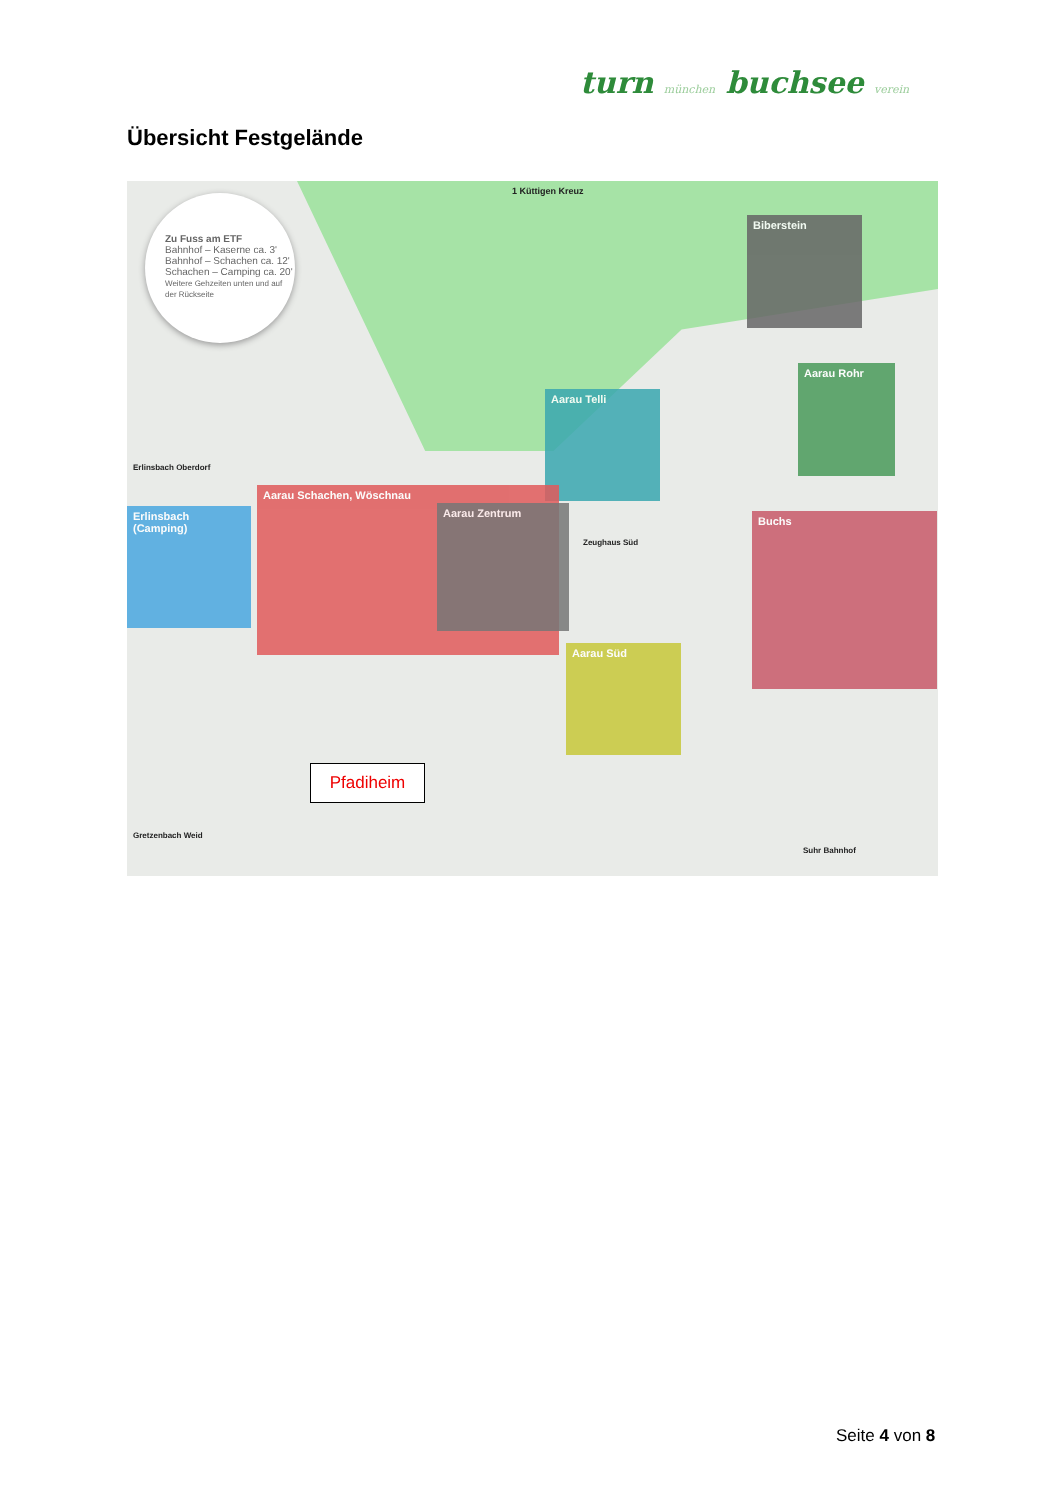turn münchen buchsee verein
Übersicht Festgelände
Zu Fuss am ETF
Bahnhof – Kaserne ca. 3'
Bahnhof – Schachen ca. 12'
Schachen – Camping ca. 20'
Weitere Gehzeiten unten und auf der Rückseite
1 Küttigen Kreuz
Biberstein
Aarau Rohr
Aarau Telli
Erlinsbach (Camping)
Aarau Schachen, Wöschnau
Aarau Zentrum
Buchs
Aarau Süd
Erlinsbach Oberdorf
Gretzenbach Weid
Suhr Bahnhof
Zeughaus Süd
Pfadiheim
Seite 4 von 8